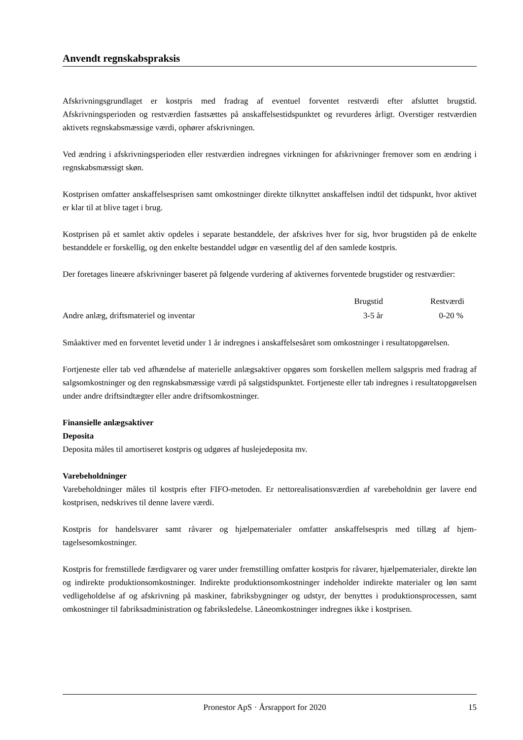Anvendt regnskabspraksis
Afskrivningsgrundlaget er kostpris med fradrag af eventuel forventet restværdi efter afsluttet brugstid. Afskrivningsperioden og restværdien fastsættes på anskaffelsestidspunktet og revurderes årligt. Oversti­ger restværdien aktivets regnskabsmæssige værdi, ophører afskrivningen.
Ved ændring i afskrivningsperioden eller restværdien indregnes virkningen for afskrivninger fremover som en ændring i regnskabsmæssigt skøn.
Kostprisen omfatter anskaffelsesprisen samt omkostninger direkte tilknyttet anskaffelsen indtil det tids­punkt, hvor aktivet er klar til at blive taget i brug.
Kostprisen på et samlet aktiv opdeles i separate bestanddele, der afskrives hver for sig, hvor brugstiden på de enkelte bestanddele er forskellig, og den enkelte bestanddel udgør en væsentlig del af den samlede kostpris.
Der foretages lineære afskrivninger baseret på følgende vurdering af aktivernes forventede brugstider og restværdier:
| | Brugstid | Restværdi |
| --- | --- | --- |
| Andre anlæg, driftsmateriel og inventar | 3-5 år | 0-20 % |
Småaktiver med en forventet levetid under 1 år indregnes i anskaffelsesåret som omkostninger i resultat­opgørelsen.
Fortjeneste eller tab ved afhændelse af materielle anlægsaktiver opgøres som forskellen mellem salgspris med fradrag af salgsomkostninger og den regnskabsmæssige værdi på salgstidspunktet. Fortjeneste eller tab indregnes i resultatopgørelsen under andre driftsindtægter eller andre driftsomkostninger.
Finansielle anlægsaktiver
Deposita
Deposita måles til amortiseret kostpris og udgøres af huslejedeposita mv.
Varebeholdninger
Varebeholdninger måles til kostpris efter FIFO-metoden. Er nettorealisationsværdien af varebeholdnin ger lavere end kostprisen, nedskrives til denne lavere værdi.
Kostpris for handelsvarer samt råvarer og hjælpematerialer omfatter anskaffelsespris med tillæg af hjem­tagelsesomkostninger.
Kostpris for fremstillede færdigvarer og varer under fremstilling omfatter kostpris for råvarer, hjælpema­terialer, direkte løn og indirekte produktionsomkostninger. Indirekte produktionsomkostninger indehol­der indirekte materialer og løn samt vedligeholdelse af og afskrivning på maskiner, fabriksbygninger og udstyr, der benyttes i produktionsprocessen, samt omkostninger til fabriksadministration og fabriksledel­se. Låneomkostninger indregnes ikke i kostprisen.
Pronestor ApS · Årsrapport for 2020 15